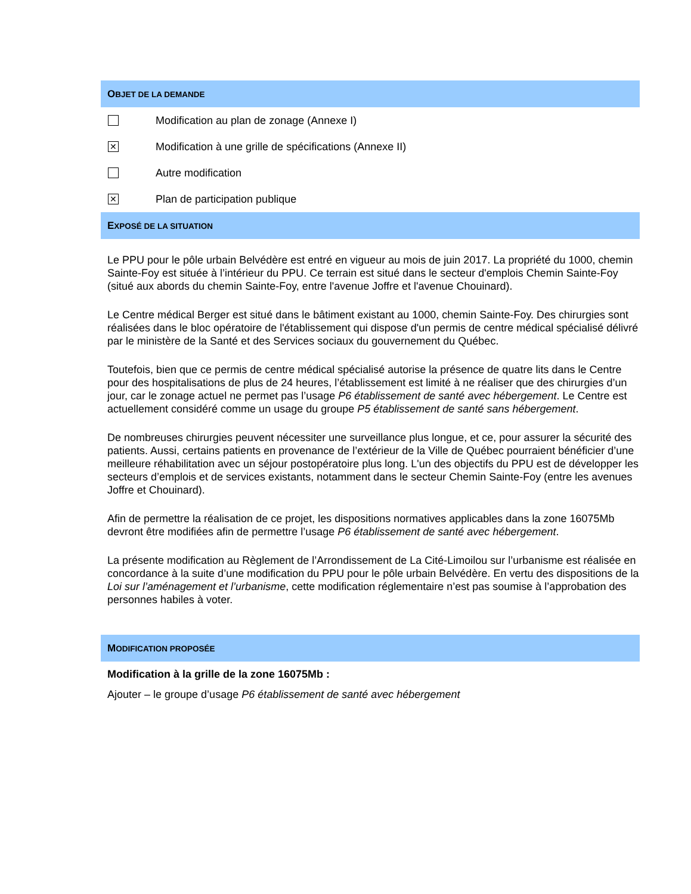OBJET DE LA DEMANDE
Modification au plan de zonage (Annexe I)
✕
Modification à une grille de spécifications (Annexe II)
Autre modification
✕
Plan de participation publique
EXPOSÉ DE LA SITUATION
Le PPU pour le pôle urbain Belvédère est entré en vigueur au mois de juin 2017. La propriété du 1000, chemin Sainte-Foy est située à l’intérieur du PPU. Ce terrain est situé dans le secteur d'emplois Chemin Sainte-Foy (situé aux abords du chemin Sainte-Foy, entre l'avenue Joffre et l'avenue Chouinard).
Le Centre médical Berger est situé dans le bâtiment existant au 1000, chemin Sainte-Foy. Des chirurgies sont réalisées dans le bloc opératoire de l'établissement qui dispose d'un permis de centre médical spécialisé délivré par le ministère de la Santé et des Services sociaux du gouvernement du Québec.
Toutefois, bien que ce permis de centre médical spécialisé autorise la présence de quatre lits dans le Centre pour des hospitalisations de plus de 24 heures, l’établissement est limité à ne réaliser que des chirurgies d’un jour, car le zonage actuel ne permet pas l’usage P6 établissement de santé avec hébergement. Le Centre est actuellement considéré comme un usage du groupe P5 établissement de santé sans hébergement.
De nombreuses chirurgies peuvent nécessiter une surveillance plus longue, et ce, pour assurer la sécurité des patients. Aussi, certains patients en provenance de l’extérieur de la Ville de Québec pourraient bénéficier d’une meilleure réhabilitation avec un séjour postopératoire plus long. L'un des objectifs du PPU est de développer les secteurs d’emplois et de services existants, notamment dans le secteur Chemin Sainte-Foy (entre les avenues Joffre et Chouinard).
Afin de permettre la réalisation de ce projet, les dispositions normatives applicables dans la zone 16075Mb devront être modifiées afin de permettre l’usage P6 établissement de santé avec hébergement.
La présente modification au Règlement de l’Arrondissement de La Cité-Limoilou sur l’urbanisme est réalisée en concordance à la suite d’une modification du PPU pour le pôle urbain Belvédère. En vertu des dispositions de la Loi sur l’aménagement et l’urbanisme, cette modification réglementaire n’est pas soumise à l’approbation des personnes habiles à voter.
MODIFICATION PROPOSÉE
Modification à la grille de la zone 16075Mb :
Ajouter – le groupe d’usage P6 établissement de santé avec hébergement